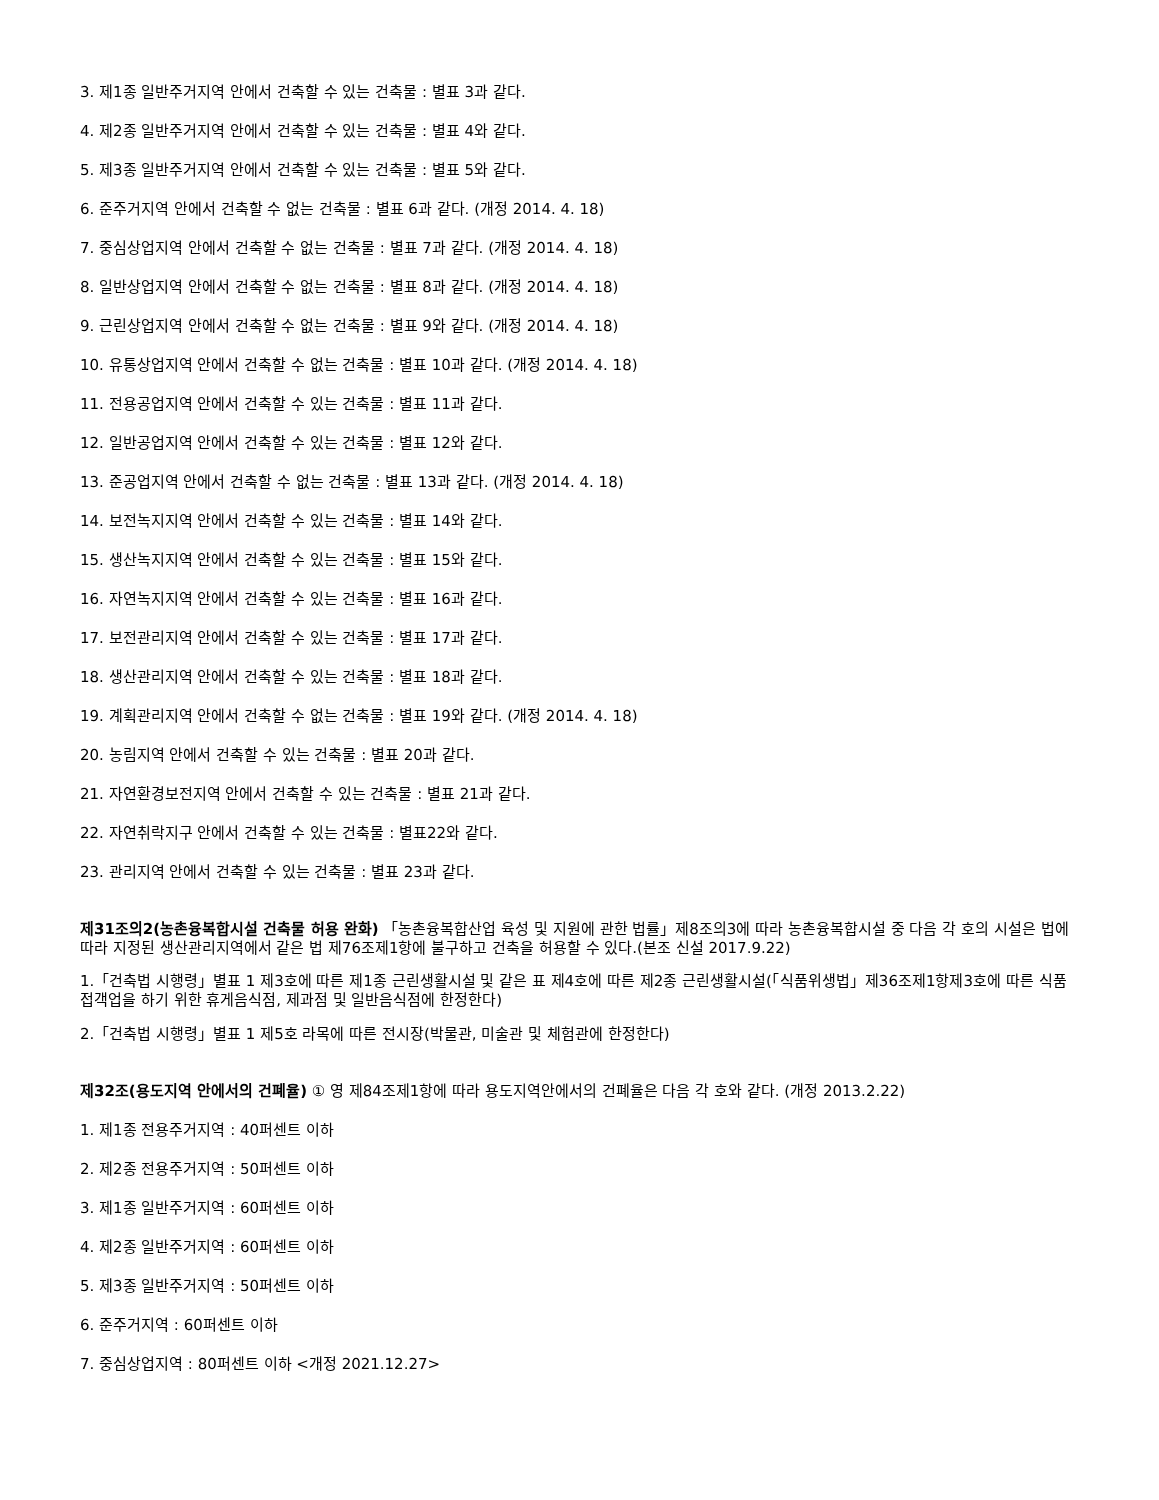3. 제1종 일반주거지역 안에서 건축할 수 있는 건축물 : 별표 3과 같다.
4. 제2종 일반주거지역 안에서 건축할 수 있는 건축물 : 별표 4와 같다.
5. 제3종 일반주거지역 안에서 건축할 수 있는 건축물 : 별표 5와 같다.
6. 준주거지역 안에서 건축할 수 없는 건축물 : 별표 6과 같다. (개정 2014. 4. 18)
7. 중심상업지역 안에서 건축할 수 없는 건축물 : 별표 7과 같다. (개정 2014. 4. 18)
8. 일반상업지역 안에서 건축할 수 없는 건축물 : 별표 8과 같다. (개정 2014. 4. 18)
9. 근린상업지역 안에서 건축할 수 없는 건축물 : 별표 9와 같다. (개정 2014. 4. 18)
10. 유통상업지역 안에서 건축할 수 없는 건축물 : 별표 10과 같다. (개정 2014. 4. 18)
11. 전용공업지역 안에서 건축할 수 있는 건축물 : 별표 11과 같다.
12. 일반공업지역 안에서 건축할 수 있는 건축물 : 별표 12와 같다.
13. 준공업지역 안에서 건축할 수 없는 건축물 : 별표 13과 같다. (개정 2014. 4. 18)
14. 보전녹지지역 안에서 건축할 수 있는 건축물 : 별표 14와 같다.
15. 생산녹지지역 안에서 건축할 수 있는 건축물 : 별표 15와 같다.
16. 자연녹지지역 안에서 건축할 수 있는 건축물 : 별표 16과 같다.
17. 보전관리지역 안에서 건축할 수 있는 건축물 : 별표 17과 같다.
18. 생산관리지역 안에서 건축할 수 있는 건축물 : 별표 18과 같다.
19. 계획관리지역 안에서 건축할 수 없는 건축물 : 별표 19와 같다. (개정 2014. 4. 18)
20. 농림지역 안에서 건축할 수 있는 건축물 : 별표 20과 같다.
21. 자연환경보전지역 안에서 건축할 수 있는 건축물 : 별표 21과 같다.
22. 자연취락지구 안에서 건축할 수 있는 건축물 : 별표22와 같다.
23. 관리지역 안에서 건축할 수 있는 건축물 : 별표 23과 같다.
제31조의2(농촌융복합시설 건축물 허용 완화) 「농촌융복합산업 육성 및 지원에 관한 법률」제8조의3에 따라 농촌융복합시설 중 다음 각 호의 시설은 법에 따라 지정된 생산관리지역에서 같은 법 제76조제1항에 불구하고 건축을 허용할 수 있다.(본조 신설 2017.9.22)
1.「건축법 시행령」별표 1 제3호에 따른 제1종 근린생활시설 및 같은 표 제4호에 따른 제2종 근린생활시설(「식품위생법」제36조제1항제3호에 따른 식품접객업을 하기 위한 휴게음식점, 제과점 및 일반음식점에 한정한다)
2.「건축법 시행령」별표 1 제5호 라목에 따른 전시장(박물관, 미술관 및 체험관에 한정한다)
제32조(용도지역 안에서의 건폐율) ① 영 제84조제1항에 따라 용도지역안에서의 건폐율은 다음 각 호와 같다. (개정 2013.2.22)
1. 제1종 전용주거지역 : 40퍼센트 이하
2. 제2종 전용주거지역 : 50퍼센트 이하
3. 제1종 일반주거지역 : 60퍼센트 이하
4. 제2종 일반주거지역 : 60퍼센트 이하
5. 제3종 일반주거지역 : 50퍼센트 이하
6. 준주거지역 : 60퍼센트 이하
7. 중심상업지역 : 80퍼센트 이하 <개정 2021.12.27>